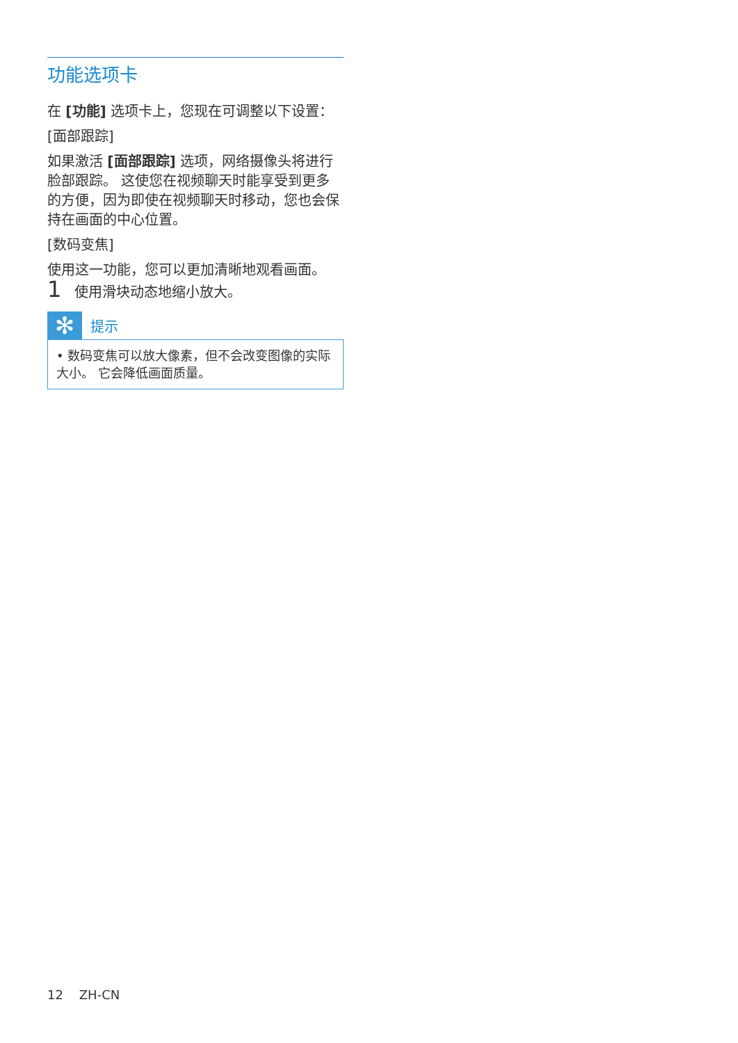功能选项卡
在 [功能] 选项卡上，您现在可调整以下设置：
[面部跟踪]
如果激活 [面部跟踪] 选项，网络摄像头将进行脸部跟踪。 这使您在视频聊天时能享受到更多的方便，因为即使在视频聊天时移动，您也会保持在画面的中心位置。
[数码变焦]
使用这一功能，您可以更加清晰地观看画面。
1 使用滑块动态地缩小放大。
✻
提示
• 数码变焦可以放大像素，但不会改变图像的实际大小。 它会降低画面质量。
12 ZH-CN